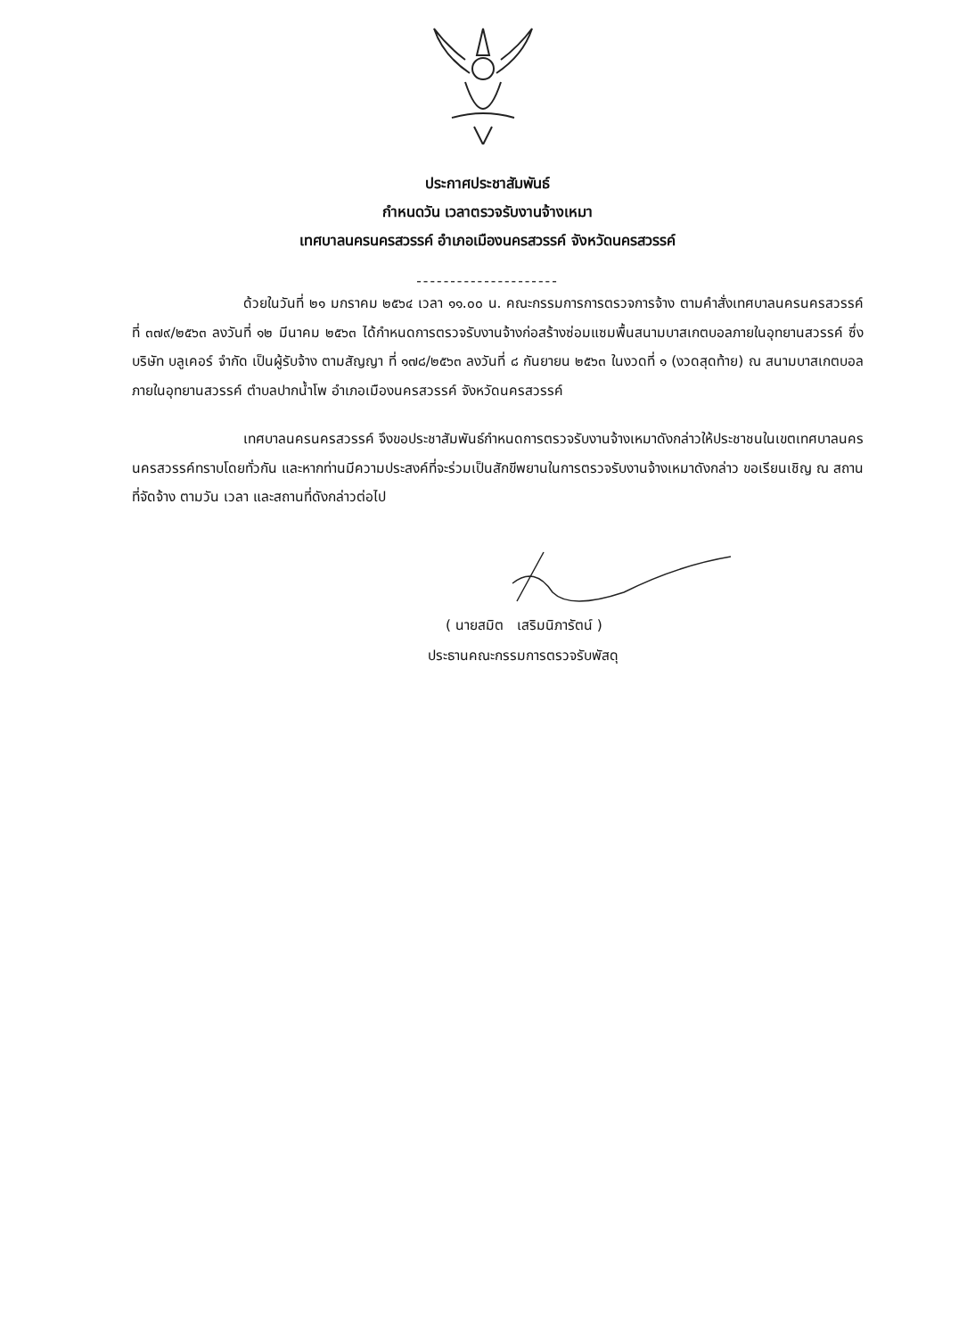ประกาศประชาสัมพันธ์
กำหนดวัน เวลาตรวจรับงานจ้างเหมา
เทศบาลนครนครสวรรค์ อำเภอเมืองนครสวรรค์ จังหวัดนครสวรรค์
---------------------
ด้วยในวันที่ ๒๑ มกราคม ๒๕๖๔ เวลา ๑๑.๐๐ น. คณะกรรมการการตรวจการจ้าง ตามคำสั่งเทศบาลนครนครสวรรค์ ที่ ๓๗๙/๒๕๖๓ ลงวันที่ ๑๒ มีนาคม ๒๕๖๓ ได้กำหนดการตรวจรับงานจ้างก่อสร้างซ่อมแซมพื้นสนามบาสเกตบอลภายในอุทยานสวรรค์ ซึ่ง บริษัท บลูเคอร์ จำกัด เป็นผู้รับจ้าง ตามสัญญา ที่ ๑๗๘/๒๕๖๓ ลงวันที่ ๘ กันยายน ๒๕๖๓ ในงวดที่ ๑ (งวดสุดท้าย) ณ สนามบาสเกตบอลภายในอุทยานสวรรค์ ตำบลปากน้ำโพ อำเภอเมืองนครสวรรค์ จังหวัดนครสวรรค์
เทศบาลนครนครสวรรค์ จึงขอประชาสัมพันธ์กำหนดการตรวจรับงานจ้างเหมาดังกล่าวให้ประชาชนในเขตเทศบาลนครนครสวรรค์ทราบโดยทั่วกัน และหากท่านมีความประสงค์ที่จะร่วมเป็นสักขีพยานในการตรวจรับงานจ้างเหมาดังกล่าว ขอเรียนเชิญ ณ สถานที่จัดจ้าง ตามวัน เวลา และสถานที่ดังกล่าวต่อไป
( นายสมิต เสริมนิภารัตน์ )
ประธานคณะกรรมการตรวจรับพัสดุ